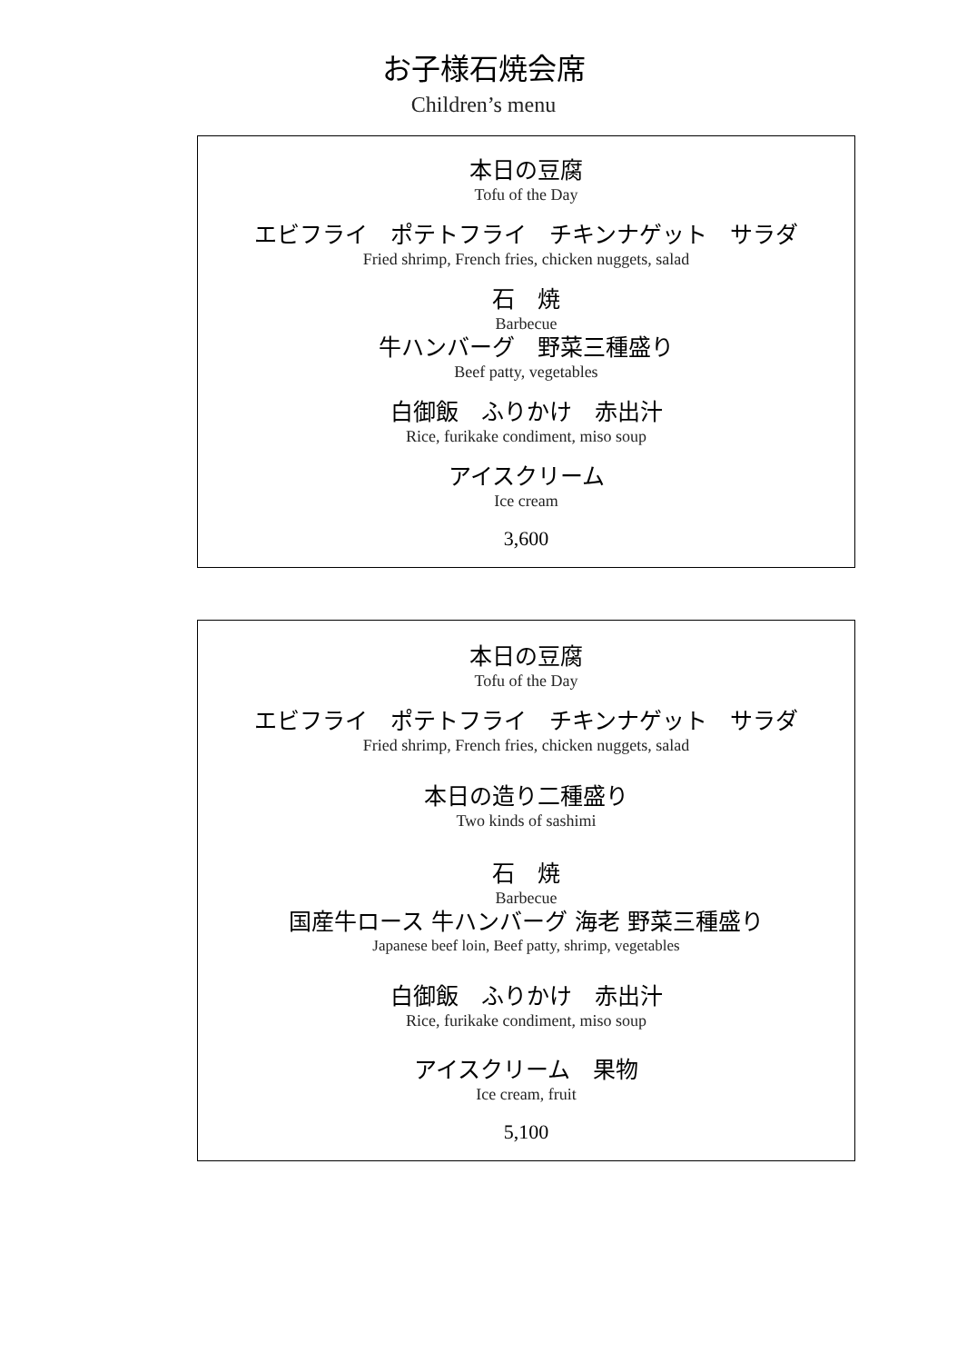お子様石焼会席
Children’s menu
本日の豆腐
Tofu of the Day
エビフライ　ポテトフライ　チキンナゲット　サラダ
Fried shrimp, French fries, chicken nuggets, salad
石　焼
Barbecue
牛ハンバーグ　野菜三種盛り
Beef patty, vegetables
白御飯　ふりかけ　赤出汁
Rice, furikake condiment, miso soup
アイスクリーム
Ice cream
3,600
本日の豆腐
Tofu of the Day
エビフライ　ポテトフライ　チキンナゲット　サラダ
Fried shrimp, French fries, chicken nuggets, salad
本日の造り二種盛り
Two kinds of sashimi
石　焼
Barbecue
国産牛ロース 牛ハンバーグ 海老 野菜三種盛り
Japanese beef loin, Beef patty, shrimp, vegetables
白御飯　ふりかけ　赤出汁
Rice, furikake condiment, miso soup
アイスクリーム　果物
Ice cream, fruit
5,100